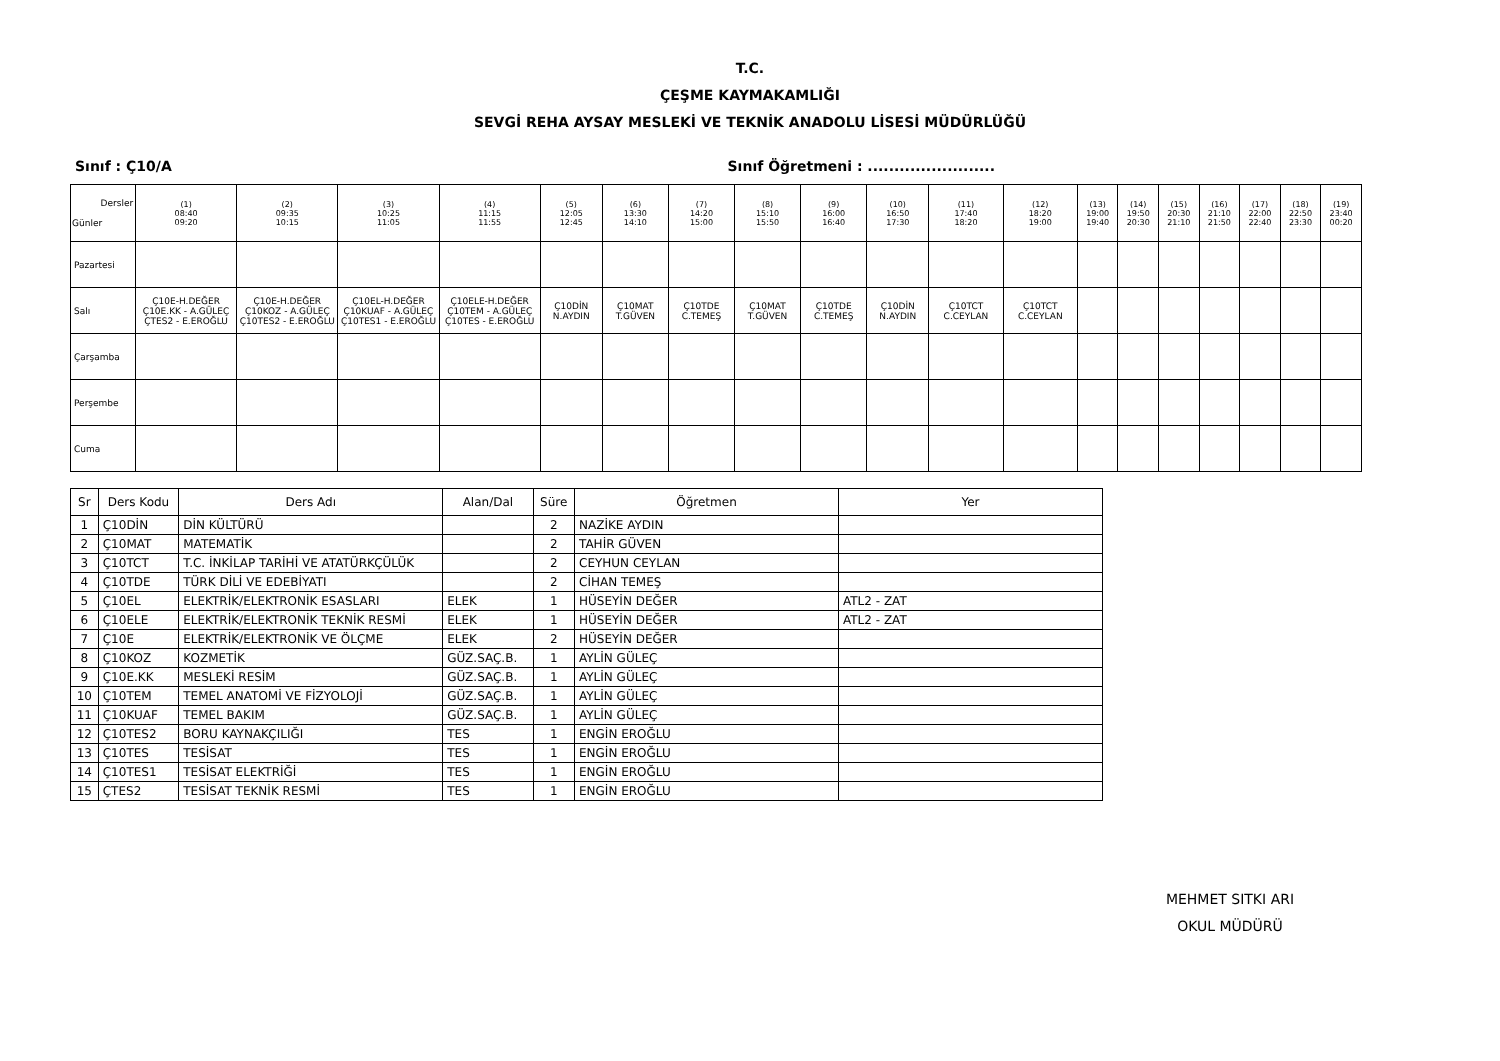T.C.
ÇEŞME KAYMAKAMLIĞI
SEVGİ REHA AYSAY MESLEKİ VE TEKNİK ANADOLU LİSESİ MÜDÜRLÜĞÜ
Sınıf : Ç10/A Sınıf Öğretmeni : ........................
| Dersler Günler | (1) 08:40 09:20 | (2) 09:35 10:15 | (3) 10:25 11:05 | (4) 11:15 11:55 | (5) 12:05 12:45 | (6) 13:30 14:10 | (7) 14:20 15:00 | (8) 15:10 15:50 | (9) 16:00 16:40 | (10) 16:50 17:30 | (11) 17:40 18:20 | (12) 18:20 19:00 | (13) 19:00 19:40 | (14) 19:50 20:30 | (15) 20:30 21:10 | (16) 21:10 21:50 | (17) 22:00 22:40 | (18) 22:50 23:30 | (19) 23:40 00:20 |
| --- | --- | --- | --- | --- | --- | --- | --- | --- | --- | --- | --- | --- | --- | --- | --- | --- | --- | --- | --- |
| Pazartesi | | | | | | | | | | | | | | | | | | | |
| Salı | Ç10E-H.DEĞER Ç10E.KK - A.GÜLEÇ ÇTES2 - E.EROĞLU | Ç10E-H.DEĞER Ç10KOZ - A.GÜLEÇ Ç10TES2 - E.EROĞLU | Ç10EL-H.DEĞER Ç10KUAF - A.GÜLEÇ Ç10TES1 - E.EROĞLU | Ç10ELE-H.DEĞER Ç10TEM - A.GÜLEÇ Ç10TES - E.EROĞLU | Ç10DİN N.AYDIN | Ç10MAT T.GÜVEN | Ç10TDE C.TEMEŞ | Ç10MAT T.GÜVEN | Ç10TDE C.TEMEŞ | Ç10DİN N.AYDIN | Ç10TCT C.CEYLAN | Ç10TCT C.CEYLAN | | | | | | | |
| Çarşamba | | | | | | | | | | | | | | | | | | | |
| Perşembe | | | | | | | | | | | | | | | | | | | |
| Cuma | | | | | | | | | | | | | | | | | | | |
| Sr | Ders Kodu | Ders Adı | Alan/Dal | Süre | Öğretmen | Yer |
| --- | --- | --- | --- | --- | --- | --- |
| 1 | Ç10DİN | DİN KÜLTÜRÜ | | 2 | NAZİKE AYDIN | |
| 2 | Ç10MAT | MATEMATİK | | 2 | TAHİR GÜVEN | |
| 3 | Ç10TCT | T.C. İNKİLAP TARİHİ VE ATATÜRKÇÜLÜK | | 2 | CEYHUN CEYLAN | |
| 4 | Ç10TDE | TÜRK DİLİ VE EDEBİYATI | | 2 | CİHAN TEMEŞ | |
| 5 | Ç10EL | ELEKTRİK/ELEKTRONİK ESASLARI | ELEK | 1 | HÜSEYİN DEĞER | ATL2 - ZAT |
| 6 | Ç10ELE | ELEKTRİK/ELEKTRONİK TEKNİK RESMİ | ELEK | 1 | HÜSEYİN DEĞER | ATL2 - ZAT |
| 7 | Ç10E | ELEKTRİK/ELEKTRONİK VE ÖLÇME | ELEK | 2 | HÜSEYİN DEĞER | |
| 8 | Ç10KOZ | KOZMETİK | GÜZ.SAÇ.B. | 1 | AYLİN GÜLEÇ | |
| 9 | Ç10E.KK | MESLEKİ RESİM | GÜZ.SAÇ.B. | 1 | AYLİN GÜLEÇ | |
| 10 | Ç10TEM | TEMEL ANATOMİ VE FİZYOLOJİ | GÜZ.SAÇ.B. | 1 | AYLİN GÜLEÇ | |
| 11 | Ç10KUAF | TEMEL BAKIM | GÜZ.SAÇ.B. | 1 | AYLİN GÜLEÇ | |
| 12 | Ç10TES2 | BORU KAYNAKÇILIĞI | TES | 1 | ENGİN EROĞLU | |
| 13 | Ç10TES | TESİSAT | TES | 1 | ENGİN EROĞLU | |
| 14 | Ç10TES1 | TESİSAT ELEKTRİĞİ | TES | 1 | ENGİN EROĞLU | |
| 15 | ÇTES2 | TESİSAT TEKNİK RESMİ | TES | 1 | ENGİN EROĞLU | |
MEHMET SITKI ARI
OKUL MÜDÜRÜ